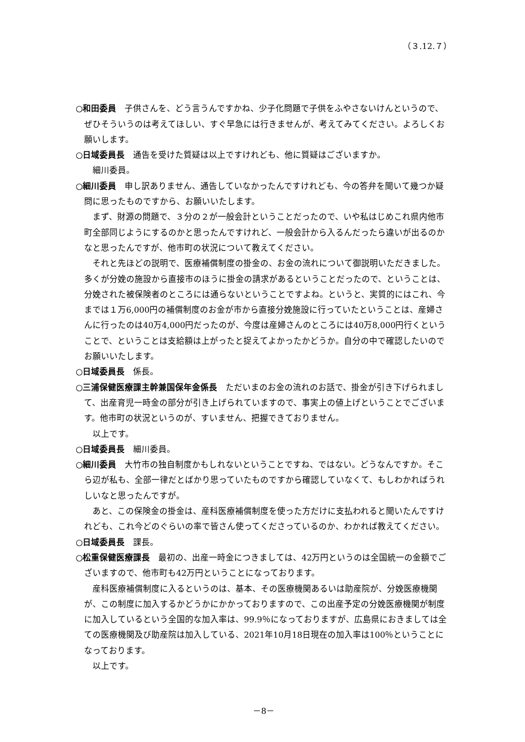（３.12.７）
○和田委員　子供さんを、どう言うんですかね、少子化問題で子供をふやさないけんというので、ぜひそういうのは考えてほしい、すぐ早急には行きませんが、考えてみてください。よろしくお願いします。
○日域委員長　通告を受けた質疑は以上ですけれども、他に質疑はございますか。
細川委員。
○細川委員　申し訳ありません、通告していなかったんですけれども、今の答弁を聞いて幾つか疑問に思ったものですから、お願いいたします。
まず、財源の問題で、３分の２が一般会計ということだったので、いや私はじめこれ県内他市町全部同じようにするのかと思ったんですけれど、一般会計から入るんだったら違いが出るのかなと思ったんですが、他市町の状況について教えてください。
それと先ほどの説明で、医療補償制度の掛金の、お金の流れについて御説明いただきました。多くが分娩の施設から直接市のほうに掛金の請求があるということだったので、ということは、分娩された被保険者のところには通らないということですよね。というと、実質的にはこれ、今までは１万6,000円の補償制度のお金が市から直接分娩施設に行っていたということは、産婦さんに行ったのは40万4,000円だったのが、今度は産婦さんのところには40万8,000円行くということで、ということは支給額は上がったと捉えてよかったかどうか。自分の中で確認したいのでお願いいたします。
○日域委員長　係長。
○三浦保健医療課主幹兼国保年金係長　ただいまのお金の流れのお話で、掛金が引き下げられまして、出産育児一時金の部分が引き上げられていますので、事実上の値上げということでございます。他市町の状況というのが、すいません、把握できておりません。
以上です。
○日域委員長　細川委員。
○細川委員　大竹市の独自制度かもしれないということですね、ではない。どうなんですか。そこら辺が私も、全部一律だとばかり思っていたものですから確認していなくて、もしわかればうれしいなと思ったんですが。
あと、この保険金の掛金は、産科医療補償制度を使った方だけに支払われると聞いたんですけれども、これ今どのぐらいの率で皆さん使ってくださっているのか、わかれば教えてください。
○日域委員長　課長。
○松重保健医療課長　最初の、出産一時金につきましては、42万円というのは全国統一の金額でございますので、他市町も42万円ということになっております。
産科医療補償制度に入るというのは、基本、その医療機関あるいは助産院が、分娩医療機関が、この制度に加入するかどうかにかかっておりますので、この出産予定の分娩医療機関が制度に加入しているという全国的な加入率は、99.9％になっておりますが、広島県におきましては全ての医療機関及び助産院は加入している、2021年10月18日現在の加入率は100％ということになっております。
以上です。
－8－